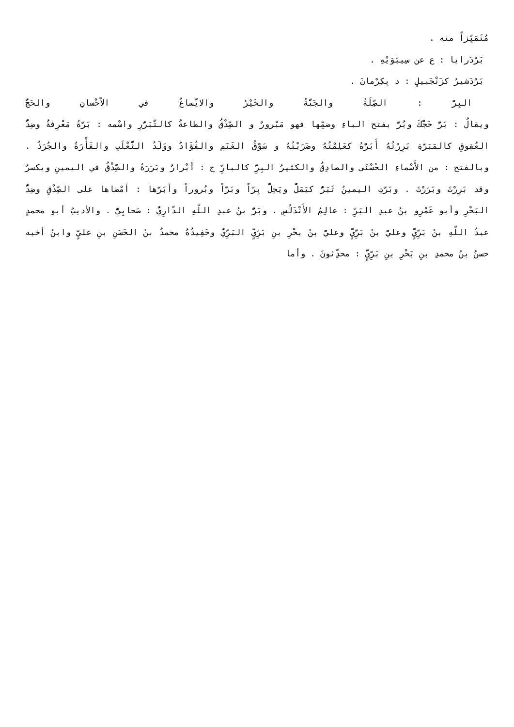مُتَمَيِّزاً منه .
بَرْدَرايا : ع عن سِيبَوَيْهِ .
بَرْدَشيرُ كزَنْجَبيلٍ : د بِكِرْمانَ .
البِرُّ : الصِّلَةُ والجَنَّةُ والخَيْرُ والاتِّساعُ في الاْحْسانِ والحَجُّ
ويقالُ : بَرَّ حَجُّكَ وبُرَّ بفتح الباءِ وضمِّها فهو مَبْرورٌ و الصِّدْقُ والطاعةُ كالتَّبَرُّرِ واسْمه : بَرَّةُ مَعْرِفةٌ وضِدُّ العُقوقِ كالمَبَرَّةِ بَرِرْتُهُ أَبَرُّهُ كعَلِمْتُهُ وضَرَبْتُهُ و سَوْقُ الغَنَمِ والفُؤَادُ ووَلَدُ الثَّعْلَبِ والفَأْرَةُ والجُرَذُ . وبالفتح : من الأَسْماءِ الحُسْنَى والصادِقُ والكثيرُ البِرِّ كالبارِّ ج : أبْرارٌ وبَرَرَةٌ والصِّدْقُ في اليمينِ ويكسرُ وقد بَرِرْتَ وبَرَرْتَ . وبَرَّتِ اليمينُ تَبَرُّ كيَمَلُّ ويَحِلُّ بِرّاً وبَرّاً وبُروراً وأبَرَّها : أمْضاها على الصِّدْقِ وضِدُّ البَحْرِ وأبو عَمْرِو بنُ عبدِ البَرِّ : عالِمُ الأَنْدَلُسِ . وبَرُّ بنُ عبدِ اللّهِ الدّارِيُّ : صَحابِيٌّ . والأديبُ أبو محمدٍ عبدُ اللّهِ بنُ بَرِّيٍّ وعليُّ بنُ بَرِّيٍّ وعليُّ بنُ بحْرِ بنِ بَرِّيٍّ البَرِّيُّ وحَفِيدُهُ محمدُ بنُ الحَسَنِ بنِ عليٍّ وابنُ أخيه حسنُ بنُ محمدِ بنِ بَحْرِ بنِ بَرِّيٍّ : محدِّثونَ . وأما